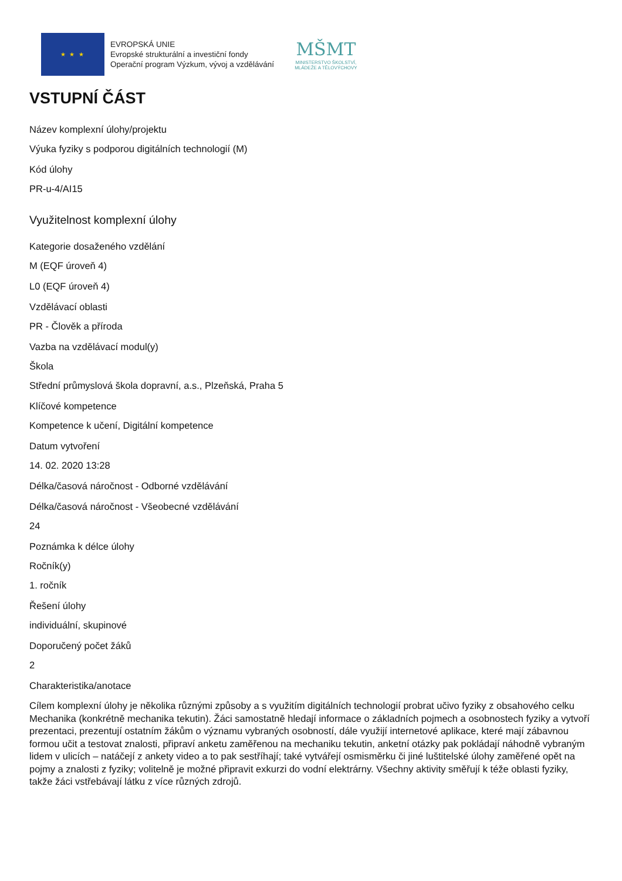★ ★ ★
EVROPSKÁ UNIE
Evropské strukturální a investiční fondy
Operační program Výzkum, vývoj a vzdělávání
MŠMT
MINISTERSTVO ŠKOLSTVÍ,
MLÁDEŽE A TĚLOVÝCHOVY
VSTUPNÍ ČÁST
Název komplexní úlohy/projektu
Výuka fyziky s podporou digitálních technologií (M)
Kód úlohy
PR-u-4/AI15
Využitelnost komplexní úlohy
Kategorie dosaženého vzdělání
M (EQF úroveň 4)
L0 (EQF úroveň 4)
Vzdělávací oblasti
PR - Člověk a příroda
Vazba na vzdělávací modul(y)
Škola
Střední průmyslová škola dopravní, a.s., Plzeňská, Praha 5
Klíčové kompetence
Kompetence k učení, Digitální kompetence
Datum vytvoření
14. 02. 2020 13:28
Délka/časová náročnost - Odborné vzdělávání
Délka/časová náročnost - Všeobecné vzdělávání
24
Poznámka k délce úlohy
Ročník(y)
1. ročník
Řešení úlohy
individuální, skupinové
Doporučený počet žáků
2
Charakteristika/anotace
Cílem komplexní úlohy je několika různými způsoby a s využitím digitálních technologií probrat učivo fyziky z obsahového celku Mechanika (konkrétně mechanika tekutin). Žáci samostatně hledají informace o základních pojmech a osobnostech fyziky a vytvoří prezentaci, prezentují ostatním žákům o významu vybraných osobností, dále využijí internetové aplikace, které mají zábavnou formou učit a testovat znalosti, připraví anketu zaměřenou na mechaniku tekutin, anketní otázky pak pokládají náhodně vybraným lidem v ulicích – natáčejí z ankety video a to pak sestříhají; také vytvářejí osmisměrku či jiné luštitelské úlohy zaměřené opět na pojmy a znalosti z fyziky; volitelně je možné připravit exkurzi do vodní elektrárny. Všechny aktivity směřují k téže oblasti fyziky, takže žáci vstřebávají látku z více různých zdrojů.